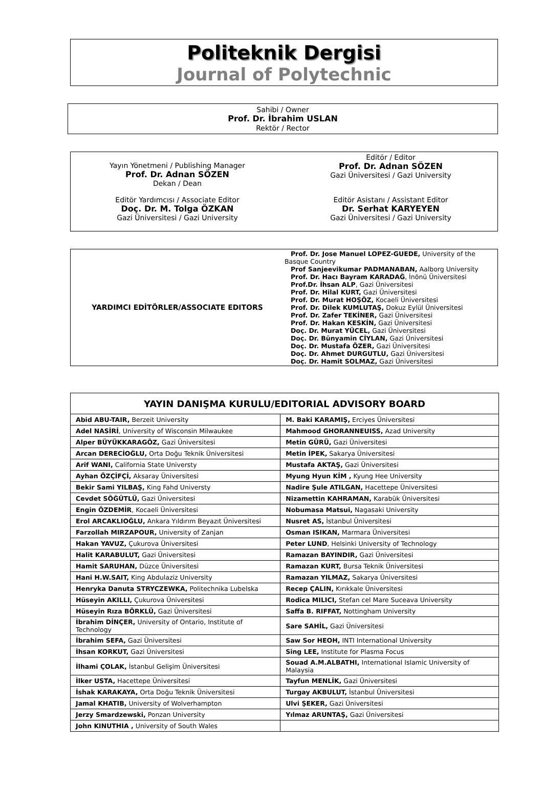Politeknik Dergisi
Journal of Polytechnic
Sahibi / Owner
Prof. Dr. İbrahim USLAN
Rektör / Rector
Yayın Yönetmeni / Publishing Manager
Prof. Dr. Adnan SÖZEN
Dekan / Dean
Editör Yardımcısı / Associate Editor
Doç. Dr. M. Tolga ÖZKAN
Gazi Üniversitesi / Gazi University
Editör / Editor
Prof. Dr. Adnan SÖZEN
Gazi Üniversitesi / Gazi University
Editör Asistanı / Assistant Editor
Dr. Serhat KARYEYEN
Gazi Üniversitesi / Gazi University
| YARDIMCI EDİTÖRLER/ASSOCIATE EDITORS | Prof. Dr. Jose Manuel LOPEZ-GUEDE, University of the Basque Country Prof Sanjeevikumar PADMANABAN, Aalborg University Prof. Dr. Hacı Bayram KARADAĞ , İnönü Üniversitesi Prof.Dr. İhsan ALP , Gazi Üniversitesi Prof. Dr. Hilal KURT, Gazi Üniversitesi Prof. Dr. Murat HOŞÖZ, Kocaeli Üniversitesi Prof. Dr. Dilek KUMLUTAŞ, Dokuz Eylül Üniversitesi Prof. Dr. Zafer TEKİNER, Gazi Üniversitesi Prof. Dr. Hakan KESKİN, Gazi Üniversitesi Doç. Dr. Murat YÜCEL, Gazi Üniversitesi Doç. Dr. Bünyamin CİYLAN, Gazi Üniversitesi Doç. Dr. Mustafa ÖZER, Gazi Üniversitesi Doç. Dr. Ahmet DURGUTLU, Gazi Üniversitesi Doç. Dr. Hamit SOLMAZ, Gazi Üniversitesi |
| YAYIN DANIŞMA KURULU/EDITORIAL ADVISORY BOARD | |
| --- | --- |
| Abid ABU-TAIR, Berzeit University | M. Baki KARAMIŞ, Erciyes Üniversitesi |
| Adel NASİRİ , University of Wisconsin Milwaukee | Mahmood GHORANNEUISS, Azad University |
| Alper BÜYÜKKARAGÖZ, Gazi Üniversitesi | Metin GÜRÜ, Gazi Üniversitesi |
| Arcan DERECİOĞLU, Orta Doğu Teknik Üniversitesi | Metin İPEK, Sakarya Üniversitesi |
| Arif WANI, California State Universty | Mustafa AKTAŞ, Gazi Üniversitesi |
| Ayhan ÖZÇİFÇİ, Aksaray Üniversitesi | Myung Hyun KİM , Kyung Hee University |
| Bekir Sami YILBAŞ, King Fahd Universty | Nadire Şule ATILGAN, Hacettepe Üniversitesi |
| Cevdet SÖĞÜTLÜ, Gazi Üniversitesi | Nizamettin KAHRAMAN, Karabük Üniversitesi |
| Engin ÖZDEMİR , Kocaeli Üniversitesi | Nobumasa Matsui, Nagasaki University |
| Erol ARCAKLIOĞLU, Ankara Yıldırım Beyazıt Üniversitesi | Nusret AS, İstanbul Üniversitesi |
| Farzollah MIRZAPOUR, University of Zanjan | Osman ISIKAN, Marmara Üniversitesi |
| Hakan YAVUZ, Çukurova Üniversitesi | Peter LUND , Helsinki University of Technology |
| Halit KARABULUT, Gazi Üniversitesi | Ramazan BAYINDIR, Gazi Üniversitesi |
| Hamit SARUHAN, Düzce Üniversitesi | Ramazan KURT, Bursa Teknik Üniversitesi |
| Hani H.W.SAIT, King Abdulaziz University | Ramazan YILMAZ, Sakarya Üniversitesi |
| Henryka Danuta STRYCZEWKA, Politechnika Lubelska | Recep ÇALIN, Kırıkkale Üniversitesi |
| Hüseyin AKILLI, Çukurova Üniversitesi | Rodica MILICI, Stefan cel Mare Suceava University |
| Hüseyin Rıza BÖRKLÜ, Gazi Üniversitesi | Saffa B. RIFFAT, Nottingham University |
| İbrahim DİNÇER, University of Ontario, Institute of Technology | Sare SAHİL, Gazi Üniversitesi |
| İbrahim SEFA, Gazi Üniversitesi | Saw Sor HEOH, INTI International University |
| İhsan KORKUT, Gazi Üniversitesi | Sing LEE, Institute for Plasma Focus |
| İlhami ÇOLAK, İstanbul Gelişim Üniversitesi | Souad A.M.ALBATHI, International Islamic University of Malaysia |
| İlker USTA, Hacettepe Üniversitesi | Tayfun MENLİK, Gazi Üniversitesi |
| İshak KARAKAYA, Orta Doğu Teknik Üniversitesi | Turgay AKBULUT, İstanbul Üniversitesi |
| Jamal KHATIB, University of Wolverhampton | Ulvi ŞEKER, Gazi Üniversitesi |
| Jerzy Smardzewski, Ponzan University | Yılmaz ARUNTAŞ, Gazi Üniversitesi |
| John KINUTHIA , University of South Wales | |